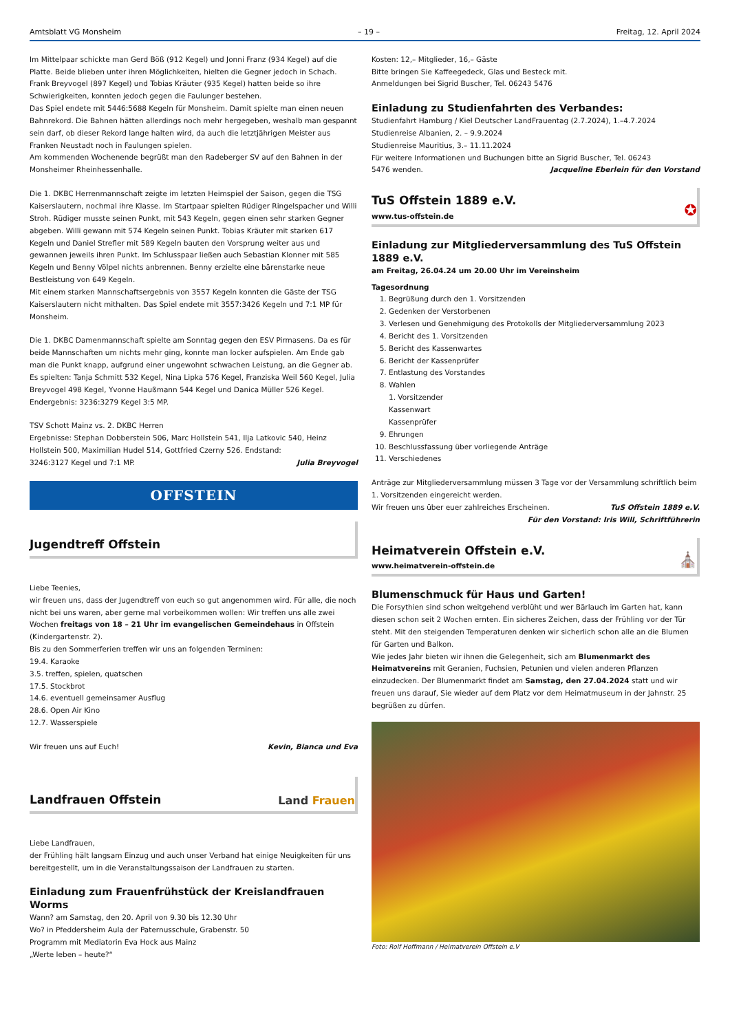Amtsblatt VG Monsheim – 19 – Freitag, 12. April 2024
Im Mittelpaar schickte man Gerd Böß (912 Kegel) und Jonni Franz (934 Kegel) auf die Platte. Beide blieben unter ihren Möglichkeiten, hielten die Gegner jedoch in Schach.
Frank Breyvogel (897 Kegel) und Tobias Kräuter (935 Kegel) hatten beide so ihre Schwierigkeiten, konnten jedoch gegen die Faulunger bestehen.
Das Spiel endete mit 5446:5688 Kegeln für Monsheim. Damit spielte man einen neuen Bahnrekord. Die Bahnen hätten allerdings noch mehr hergegeben, weshalb man gespannt sein darf, ob dieser Rekord lange halten wird, da auch die letztjährigen Meister aus Franken Neustadt noch in Faulungen spielen.
Am kommenden Wochenende begrüßt man den Radeberger SV auf den Bahnen in der Monsheimer Rheinhessenhalle.
Die 1. DKBC Herrenmannschaft zeigte im letzten Heimspiel der Saison, gegen die TSG Kaiserslautern, nochmal ihre Klasse. Im Startpaar spielten Rüdiger Ringelspacher und Willi Stroh. Rüdiger musste seinen Punkt, mit 543 Kegeln, gegen einen sehr starken Gegner abgeben. Willi gewann mit 574 Kegeln seinen Punkt. Tobias Kräuter mit starken 617 Kegeln und Daniel Strefler mit 589 Kegeln bauten den Vorsprung weiter aus und gewannen jeweils ihren Punkt. Im Schlusspaar ließen auch Sebastian Klonner mit 585 Kegeln und Benny Völpel nichts anbrennen. Benny erzielte eine bärenstarke neue Bestleistung von 649 Kegeln.
Mit einem starken Mannschaftsergebnis von 3557 Kegeln konnten die Gäste der TSG Kaiserslautern nicht mithalten. Das Spiel endete mit 3557:3426 Kegeln und 7:1 MP für Monsheim.
Die 1. DKBC Damenmannschaft spielte am Sonntag gegen den ESV Pirmasens. Da es für beide Mannschaften um nichts mehr ging, konnte man locker aufspielen. Am Ende gab man die Punkt knapp, aufgrund einer ungewohnt schwachen Leistung, an die Gegner ab. Es spielten: Tanja Schmitt 532 Kegel, Nina Lipka 576 Kegel, Franziska Weil 560 Kegel, Julia Breyvogel 498 Kegel, Yvonne Haußmann 544 Kegel und Danica Müller 526 Kegel. Endergebnis: 3236:3279 Kegel 3:5 MP.
TSV Schott Mainz vs. 2. DKBC Herren
Ergebnisse: Stephan Dobberstein 506, Marc Hollstein 541, Ilja Latkovic 540, Heinz Hollstein 500, Maximilian Hudel 514, Gottfried Czerny 526. Endstand:
3246:3127 Kegel und 7:1 MP. Julia Breyvogel
OFFSTEIN
Jugendtreff Offstein
Liebe Teenies,
wir freuen uns, dass der Jugendtreff von euch so gut angenommen wird. Für alle, die noch nicht bei uns waren, aber gerne mal vorbeikommen wollen: Wir treffen uns alle zwei Wochen freitags von 18 – 21 Uhr im evangelischen Gemeindehaus in Offstein (Kindergartenstr. 2).
Bis zu den Sommerferien treffen wir uns an folgenden Terminen:
19.4. Karaoke
3.5. treffen, spielen, quatschen
17.5. Stockbrot
14.6. eventuell gemeinsamer Ausflug
28.6. Open Air Kino
12.7. Wasserspiele
Wir freuen uns auf Euch! Kevin, Bianca und Eva
Landfrauen Offstein
Land Frauen
Liebe Landfrauen,
der Frühling hält langsam Einzug und auch unser Verband hat einige Neuigkeiten für uns bereitgestellt, um in die Veranstaltungssaison der Landfrauen zu starten.
Einladung zum Frauenfrühstück der Kreislandfrauen Worms
Wann? am Samstag, den 20. April von 9.30 bis 12.30 Uhr
Wo? in Pfeddersheim Aula der Paternusschule, Grabenstr. 50
Programm mit Mediatorin Eva Hock aus Mainz
„Werte leben – heute?“
Kosten: 12,– Mitglieder, 16,– Gäste
Bitte bringen Sie Kaffeegedeck, Glas und Besteck mit.
Anmeldungen bei Sigrid Buscher, Tel. 06243 5476
Einladung zu Studienfahrten des Verbandes:
Studienfahrt Hamburg / Kiel Deutscher LandFrauentag (2.7.2024), 1.–4.7.2024
Studienreise Albanien, 2. – 9.9.2024
Studienreise Mauritius, 3.– 11.11.2024
Für weitere Informationen und Buchungen bitte an Sigrid Buscher, Tel. 06243
5476 wenden. Jacqueline Eberlein für den Vorstand
TuS Offstein 1889 e.V.
www.tus-offstein.de
✪
Einladung zur Mitgliederversammlung des TuS Offstein 1889 e.V.
am Freitag, 26.04.24 um 20.00 Uhr im Vereinsheim
Tagesordnung
1. Begrüßung durch den 1. Vorsitzenden
2. Gedenken der Verstorbenen
3. Verlesen und Genehmigung des Protokolls der Mitgliederversammlung 2023
4. Bericht des 1. Vorsitzenden
5. Bericht des Kassenwartes
6. Bericht der Kassenprüfer
7. Entlastung des Vorstandes
8. Wahlen
1. Vorsitzender
Kassenwart
Kassenprüfer
9. Ehrungen
10. Beschlussfassung über vorliegende Anträge
11. Verschiedenes
Anträge zur Mitgliederversammlung müssen 3 Tage vor der Versammlung schriftlich beim 1. Vorsitzenden eingereicht werden.
Wir freuen uns über euer zahlreiches Erscheinen. TuS Offstein 1889 e.V.
Für den Vorstand: Iris Will, Schriftführerin
Heimatverein Offstein e.V.
www.heimatverein-offstein.de
⛪
Blumenschmuck für Haus und Garten!
Die Forsythien sind schon weitgehend verblüht und wer Bärlauch im Garten hat, kann diesen schon seit 2 Wochen ernten. Ein sicheres Zeichen, dass der Frühling vor der Tür steht. Mit den steigenden Temperaturen denken wir sicherlich schon alle an die Blumen für Garten und Balkon.
Wie jedes Jahr bieten wir ihnen die Gelegenheit, sich am Blumenmarkt des Heimatvereins mit Geranien, Fuchsien, Petunien und vielen anderen Pflanzen einzudecken. Der Blumenmarkt findet am Samstag, den 27.04.2024 statt und wir freuen uns darauf, Sie wieder auf dem Platz vor dem Heimatmuseum in der Jahnstr. 25 begrüßen zu dürfen.
Foto: Rolf Hoffmann / Heimatverein Offstein e.V